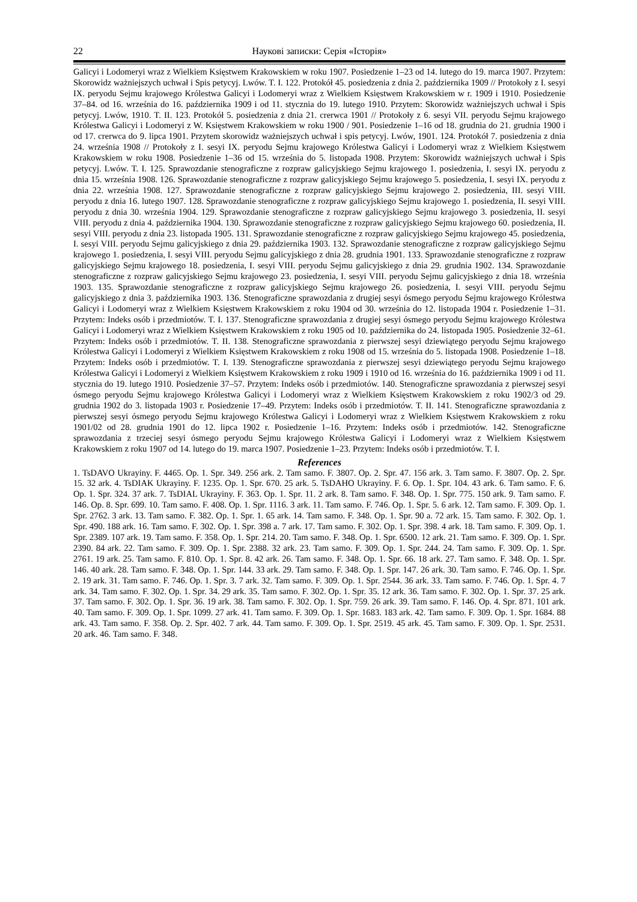22 Наукові записки: Серія «Історія»
Galicyi i Lodomeryi wraz z Wielkiem Księstwem Krakowskiem w roku 1907. Posiedzenie 1–23 od 14. lutego do 19. marca 1907. Przytem: Skorowidz ważniejszych uchwał i Spis petycyj. Lwów. T. I. 122. Protokół 45. posiedzenia z dnia 2. października 1909 // Protokoły z I. sesyi IX. peryodu Sejmu krajowego Królestwa Galicyi i Lodomeryi wraz z Wielkiem Księstwem Krakowskiem w r. 1909 i 1910. Posiedzenie 37–84. od 16. września do 16. października 1909 i od 11. stycznia do 19. lutego 1910. Przytem: Skorowidz ważniejszych uchwał i Spis petycyj. Lwów, 1910. T. II. 123. Protokół 5. posiedzenia z dnia 21. crerwca 1901 // Protokoły z 6. sesyi VII. peryodu Sejmu krajowego Królestwa Galicyi i Lodomeryi z W. Księstwem Krakowskiem w roku 1900 / 901. Posiedzenie 1–16 od 18. grudnia do 21. grudnia 1900 i od 17. crerwca do 9. lipca 1901. Przytem skorowidz ważniejszych uchwał i spis petycyj. Lwów, 1901. 124. Protokół 7. posiedzenia z dnia 24. września 1908 // Protokoły z I. sesyi IX. peryodu Sejmu krajowego Królestwa Galicyi i Lodomeryi wraz z Wielkiem Księstwem Krakowskiem w roku 1908. Posiedzenie 1–36 od 15. września do 5. listopada 1908. Przytem: Skorowidz ważniejszych uchwał i Spis petycyj. Lwów. T. I. 125. Sprawozdanie stenograficzne z rozpraw galicyjskiego Sejmu krajowego 1. posiedzenia, I. sesyi IX. peryodu z dnia 15. września 1908. 126. Sprawozdanie stenograficzne z rozpraw galicyjskiego Sejmu krajowego 5. posiedzenia, I. sesyi IX. peryodu z dnia 22. września 1908. 127. Sprawozdanie stenograficzne z rozpraw galicyjskiego Sejmu krajowego 2. posiedzenia, III. sesyi VIII. peryodu z dnia 16. lutego 1907. 128. Sprawozdanie stenograficzne z rozpraw galicyjskiego Sejmu krajowego 1. posiedzenia, II. sesyi VIII. peryodu z dnia 30. września 1904. 129. Sprawozdanie stenograficzne z rozpraw galicyjskiego Sejmu krajowego 3. posiedzenia, II. sesyi VIII. peryodu z dnia 4. października 1904. 130. Sprawozdanie stenograficzne z rozpraw galicyjskiego Sejmu krajowego 60. posiedzenia, II. sesyi VIII. peryodu z dnia 23. listopada 1905. 131. Sprawozdanie stenograficzne z rozpraw galicyjskiego Sejmu krajowego 45. posiedzenia, I. sesyi VIII. peryodu Sejmu galicyjskiego z dnia 29. października 1903. 132. Sprawozdanie stenograficzne z rozpraw galicyjskiego Sejmu krajowego 1. posiedzenia, I. sesyi VIII. peryodu Sejmu galicyjskiego z dnia 28. grudnia 1901. 133. Sprawozdanie stenograficzne z rozpraw galicyjskiego Sejmu krajowego 18. posiedzenia, I. sesyi VIII. peryodu Sejmu galicyjskiego z dnia 29. grudnia 1902. 134. Sprawozdanie stenograficzne z rozpraw galicyjskiego Sejmu krajowego 23. posiedzenia, I. sesyi VIII. peryodu Sejmu galicyjskiego z dnia 18. września 1903. 135. Sprawozdanie stenograficzne z rozpraw galicyjskiego Sejmu krajowego 26. posiedzenia, I. sesyi VIII. peryodu Sejmu galicyjskiego z dnia 3. października 1903. 136. Stenograficzne sprawozdania z drugiej sesyi ósmego peryodu Sejmu krajowego Królestwa Galicyi i Lodomeryi wraz z Wielkiem Księstwem Krakowskiem z roku 1904 od 30. września do 12. listopada 1904 r. Posiedzenie 1–31. Przytem: Indeks osób i przedmiotów. T. I. 137. Stenograficzne sprawozdania z drugiej sesyi ósmego peryodu Sejmu krajowego Królestwa Galicyi i Lodomeryi wraz z Wielkiem Księstwem Krakowskiem z roku 1905 od 10. października do 24. listopada 1905. Posiedzenie 32–61. Przytem: Indeks osób i przedmiotów. T. II. 138. Stenograficzne sprawozdania z pierwszej sesyi dziewiątego peryodu Sejmu krajowego Królestwa Galicyi i Lodomeryi z Wielkiem Księstwem Krakowskiem z roku 1908 od 15. września do 5. listopada 1908. Posiedzenie 1–18. Przytem: Indeks osób i przedmiotów. T. I. 139. Stenograficzne sprawozdania z pierwszej sesyi dziewiątego peryodu Sejmu krajowego Królestwa Galicyi i Lodomeryi z Wielkiem Księstwem Krakowskiem z roku 1909 i 1910 od 16. września do 16. października 1909 i od 11. stycznia do 19. lutego 1910. Posiedzenie 37–57. Przytem: Indeks osób i przedmiotów. 140. Stenograficzne sprawozdania z pierwszej sesyi ósmego peryodu Sejmu krajowego Królestwa Galicyi i Lodomeryi wraz z Wielkiem Księstwem Krakowskiem z roku 1902/3 od 29. grudnia 1902 do 3. listopada 1903 r. Posiedzenie 17–49. Przytem: Indeks osób i przedmiotów. T. II. 141. Stenograficzne sprawozdania z pierwszej sesyi ósmego peryodu Sejmu krajowego Królestwa Galicyi i Lodomeryi wraz z Wielkiem Księstwem Krakowskiem z roku 1901/02 od 28. grudnia 1901 do 12. lipca 1902 r. Posiedzenie 1–16. Przytem: Indeks osób i przedmiotów. 142. Stenograficzne sprawozdania z trzeciej sesyi ósmego peryodu Sejmu krajowego Królestwa Galicyi i Lodomeryi wraz z Wielkiem Księstwem Krakowskiem z roku 1907 od 14. lutego do 19. marca 1907. Posiedzenie 1–23. Przytem: Indeks osób i przedmiotów. T. I.
References
1. TsDAVO Ukrayiny. F. 4465. Op. 1. Spr. 349. 256 ark. 2. Tam samo. F. 3807. Op. 2. Spr. 47. 156 ark. 3. Tam samo. F. 3807. Op. 2. Spr. 15. 32 ark. 4. TsDIAK Ukrayiny. F. 1235. Op. 1. Spr. 670. 25 ark. 5. TsDAHO Ukrayiny. F. 6. Op. 1. Spr. 104. 43 ark. 6. Tam samo. F. 6. Op. 1. Spr. 324. 37 ark. 7. TsDIAL Ukrayiny. F. 363. Op. 1. Spr. 11. 2 ark. 8. Tam samo. F. 348. Op. 1. Spr. 775. 150 ark. 9. Tam samo. F. 146. Op. 8. Spr. 699. 10. Tam samo. F. 408. Op. 1. Spr. 1116. 3 ark. 11. Tam samo. F. 746. Op. 1. Spr. 5. 6 ark. 12. Tam samo. F. 309. Op. 1. Spr. 2762. 3 ark. 13. Tam samo. F. 382. Op. 1. Spr. 1. 65 ark. 14. Tam samo. F. 348. Op. 1. Spr. 90 a. 72 ark. 15. Tam samo. F. 302. Op. 1. Spr. 490. 188 ark. 16. Tam samo. F. 302. Op. 1. Spr. 398 a. 7 ark. 17. Tam samo. F. 302. Op. 1. Spr. 398. 4 ark. 18. Tam samo. F. 309. Op. 1. Spr. 2389. 107 ark. 19. Tam samo. F. 358. Op. 1. Spr. 214. 20. Tam samo. F. 348. Op. 1. Spr. 6500. 12 ark. 21. Tam samo. F. 309. Op. 1. Spr. 2390. 84 ark. 22. Tam samo. F. 309. Op. 1. Spr. 2388. 32 ark. 23. Tam samo. F. 309. Op. 1. Spr. 244. 24. Tam samo. F. 309. Op. 1. Spr. 2761. 19 ark. 25. Tam samo. F. 810. Op. 1. Spr. 8. 42 ark. 26. Tam samo. F. 348. Op. 1. Spr. 66. 18 ark. 27. Tam samo. F. 348. Op. 1. Spr. 146. 40 ark. 28. Tam samo. F. 348. Op. 1. Spr. 144. 33 ark. 29. Tam samo. F. 348. Op. 1. Spr. 147. 26 ark. 30. Tam samo. F. 746. Op. 1. Spr. 2. 19 ark. 31. Tam samo. F. 746. Op. 1. Spr. 3. 7 ark. 32. Tam samo. F. 309. Op. 1. Spr. 2544. 36 ark. 33. Tam samo. F. 746. Op. 1. Spr. 4. 7 ark. 34. Tam samo. F. 302. Op. 1. Spr. 34. 29 ark. 35. Tam samo. F. 302. Op. 1. Spr. 35. 12 ark. 36. Tam samo. F. 302. Op. 1. Spr. 37. 25 ark. 37. Tam samo. F. 302. Op. 1. Spr. 36. 19 ark. 38. Tam samo. F. 302. Op. 1. Spr. 759. 26 ark. 39. Tam samo. F. 146. Op. 4. Spr. 871. 101 ark. 40. Tam samo. F. 309. Op. 1. Spr. 1099. 27 ark. 41. Tam samo. F. 309. Op. 1. Spr. 1683. 183 ark. 42. Tam samo. F. 309. Op. 1. Spr. 1684. 88 ark. 43. Tam samo. F. 358. Op. 2. Spr. 402. 7 ark. 44. Tam samo. F. 309. Op. 1. Spr. 2519. 45 ark. 45. Tam samo. F. 309. Op. 1. Spr. 2531. 20 ark. 46. Tam samo. F. 348.